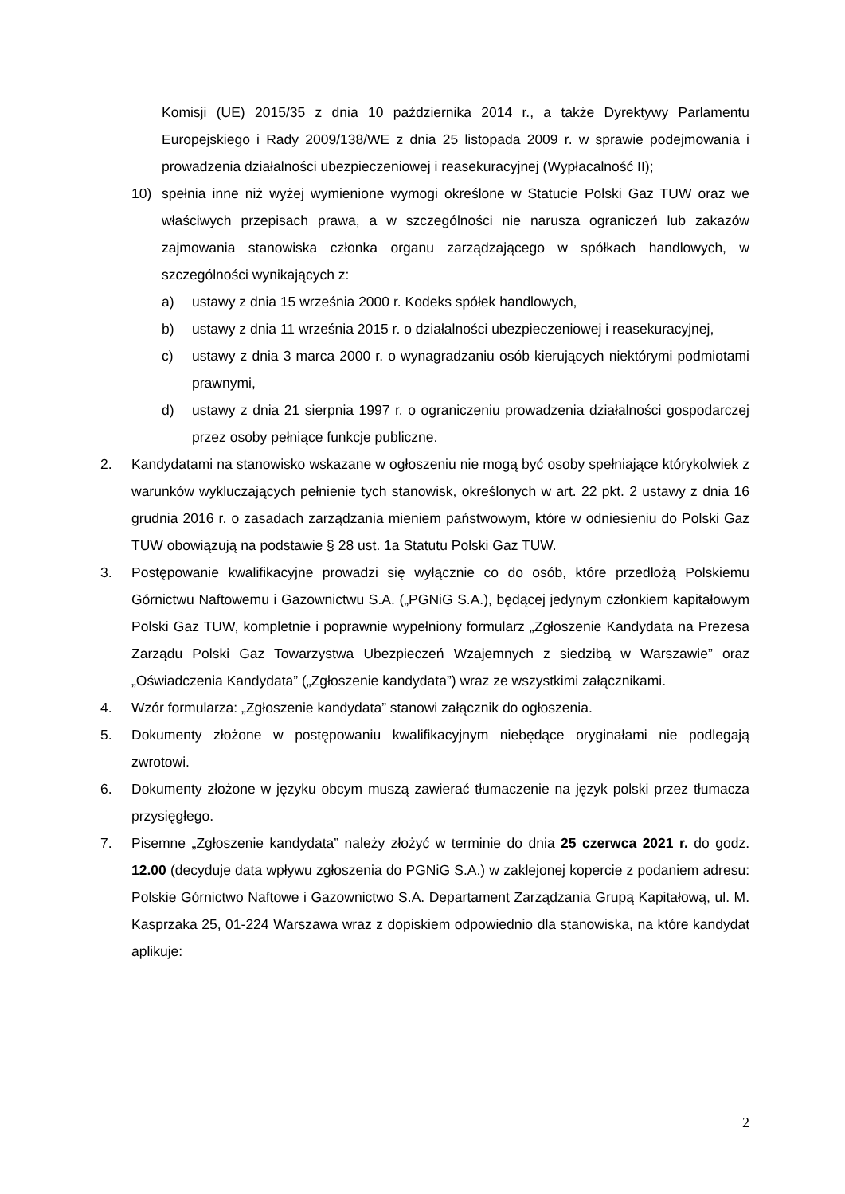Komisji (UE) 2015/35 z dnia 10 października 2014 r., a także Dyrektywy Parlamentu Europejskiego i Rady 2009/138/WE z dnia 25 listopada 2009 r. w sprawie podejmowania i prowadzenia działalności ubezpieczeniowej i reasekuracyjnej (Wypłacalność II);
10) spełnia inne niż wyżej wymienione wymogi określone w Statucie Polski Gaz TUW oraz we właściwych przepisach prawa, a w szczególności nie narusza ograniczeń lub zakazów zajmowania stanowiska członka organu zarządzającego w spółkach handlowych, w szczególności wynikających z:
a) ustawy z dnia 15 września 2000 r. Kodeks spółek handlowych,
b) ustawy z dnia 11 września 2015 r. o działalności ubezpieczeniowej i reasekuracyjnej,
c) ustawy z dnia 3 marca 2000 r. o wynagradzaniu osób kierujących niektórymi podmiotami prawnymi,
d) ustawy z dnia 21 sierpnia 1997 r. o ograniczeniu prowadzenia działalności gospodarczej przez osoby pełniące funkcje publiczne.
2. Kandydatami na stanowisko wskazane w ogłoszeniu nie mogą być osoby spełniające którykolwiek z warunków wykluczających pełnienie tych stanowisk, określonych w art. 22 pkt. 2 ustawy z dnia 16 grudnia 2016 r. o zasadach zarządzania mieniem państwowym, które w odniesieniu do Polski Gaz TUW obowiązują na podstawie § 28 ust. 1a Statutu Polski Gaz TUW.
3. Postępowanie kwalifikacyjne prowadzi się wyłącznie co do osób, które przedłożą Polskiemu Górnictwu Naftowemu i Gazownictwu S.A. („PGNiG S.A.), będącej jedynym członkiem kapitałowym Polski Gaz TUW, kompletnie i poprawnie wypełniony formularz „Zgłoszenie Kandydata na Prezesa Zarządu Polski Gaz Towarzystwa Ubezpieczeń Wzajemnych z siedzibą w Warszawie” oraz „Oświadczenia Kandydata” („Zgłoszenie kandydata”) wraz ze wszystkimi załącznikami.
4. Wzór formularza: „Zgłoszenie kandydata” stanowi załącznik do ogłoszenia.
5. Dokumenty złożone w postępowaniu kwalifikacyjnym niebędące oryginałami nie podlegają zwrotowi.
6. Dokumenty złożone w języku obcym muszą zawierać tłumaczenie na język polski przez tłumacza przysięgłego.
7. Pisemne „Zgłoszenie kandydata” należy złożyć w terminie do dnia 25 czerwca 2021 r. do godz. 12.00 (decyduje data wpływu zgłoszenia do PGNiG S.A.) w zaklejonej kopercie z podaniem adresu: Polskie Górnictwo Naftowe i Gazownictwo S.A. Departament Zarządzania Grupą Kapitałową, ul. M. Kasprzaka 25, 01-224 Warszawa wraz z dopiskiem odpowiednio dla stanowiska, na które kandydat aplikuje:
2